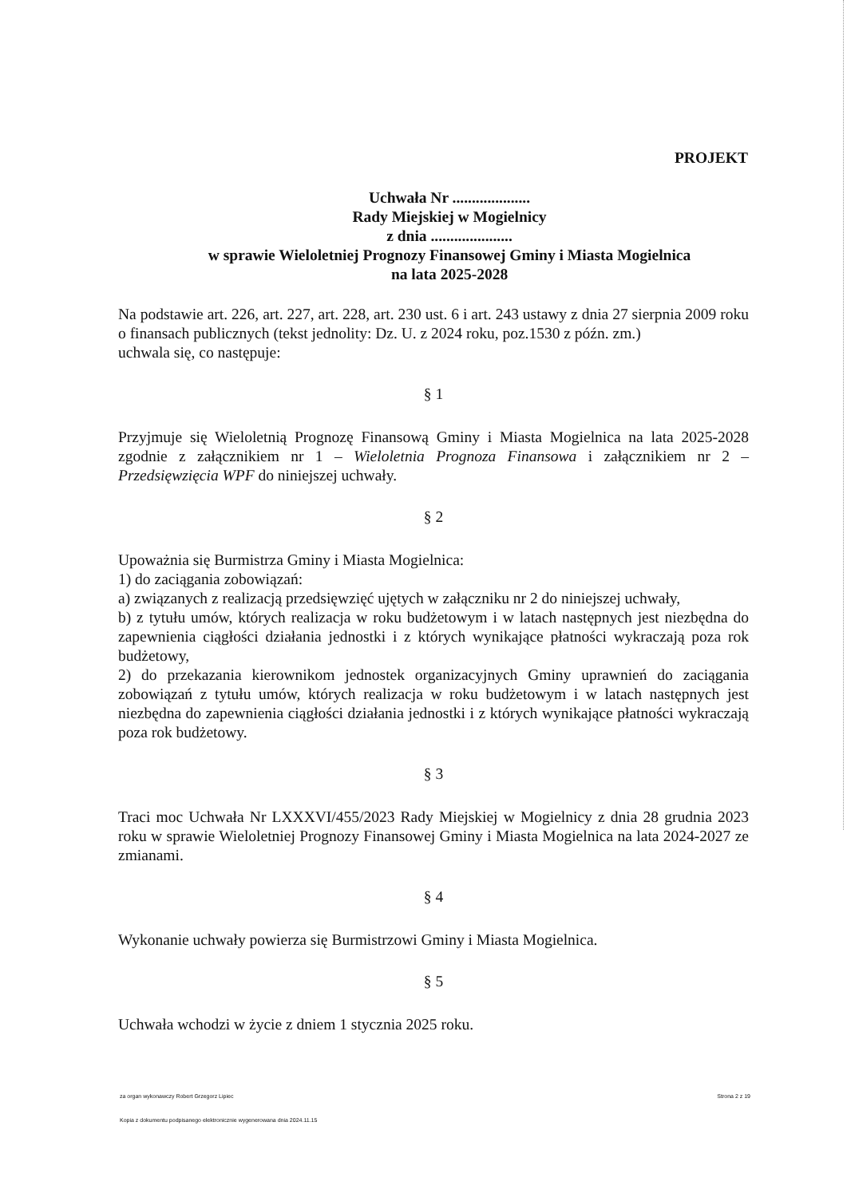PROJEKT
Uchwała Nr ....................
Rady Miejskiej w Mogielnicy
z dnia .....................
w sprawie Wieloletniej Prognozy Finansowej Gminy i Miasta Mogielnica
na lata 2025-2028
Na podstawie art. 226, art. 227, art. 228, art. 230 ust. 6 i art. 243 ustawy z dnia 27 sierpnia 2009 roku o finansach publicznych (tekst jednolity: Dz. U. z 2024 roku, poz.1530 z późn. zm.)
uchwala się, co następuje:
§ 1
Przyjmuje się Wieloletnią Prognozę Finansową Gminy i Miasta Mogielnica na lata 2025-2028 zgodnie z załącznikiem nr 1 – Wieloletnia Prognoza Finansowa i załącznikiem nr 2 – Przedsięwzięcia WPF do niniejszej uchwały.
§ 2
Upoważnia się Burmistrza Gminy i Miasta Mogielnica:
1) do zaciągania zobowiązań:
a) związanych z realizacją przedsięwzięć ujętych w załączniku nr 2 do niniejszej uchwały,
b) z tytułu umów, których realizacja w roku budżetowym i w latach następnych jest niezbędna do zapewnienia ciągłości działania jednostki i z których wynikające płatności wykraczają poza rok budżetowy,
2) do przekazania kierownikom jednostek organizacyjnych Gminy uprawnień do zaciągania zobowiązań z tytułu umów, których realizacja w roku budżetowym i w latach następnych jest niezbędna do zapewnienia ciągłości działania jednostki i z których wynikające płatności wykraczają poza rok budżetowy.
§ 3
Traci moc Uchwała Nr LXXXVI/455/2023 Rady Miejskiej w Mogielnicy z dnia 28 grudnia 2023 roku w sprawie Wieloletniej Prognozy Finansowej Gminy i Miasta Mogielnica na lata 2024-2027 ze zmianami.
§ 4
Wykonanie uchwały powierza się Burmistrzowi Gminy i Miasta Mogielnica.
§ 5
Uchwała wchodzi w życie z dniem 1 stycznia 2025 roku.
za organ wykonawczy Robert Grzegorz Lipiec Strona 2 z 19
Kopia z dokumentu podpisanego elektronicznie wygenerowana dnia 2024.11.15